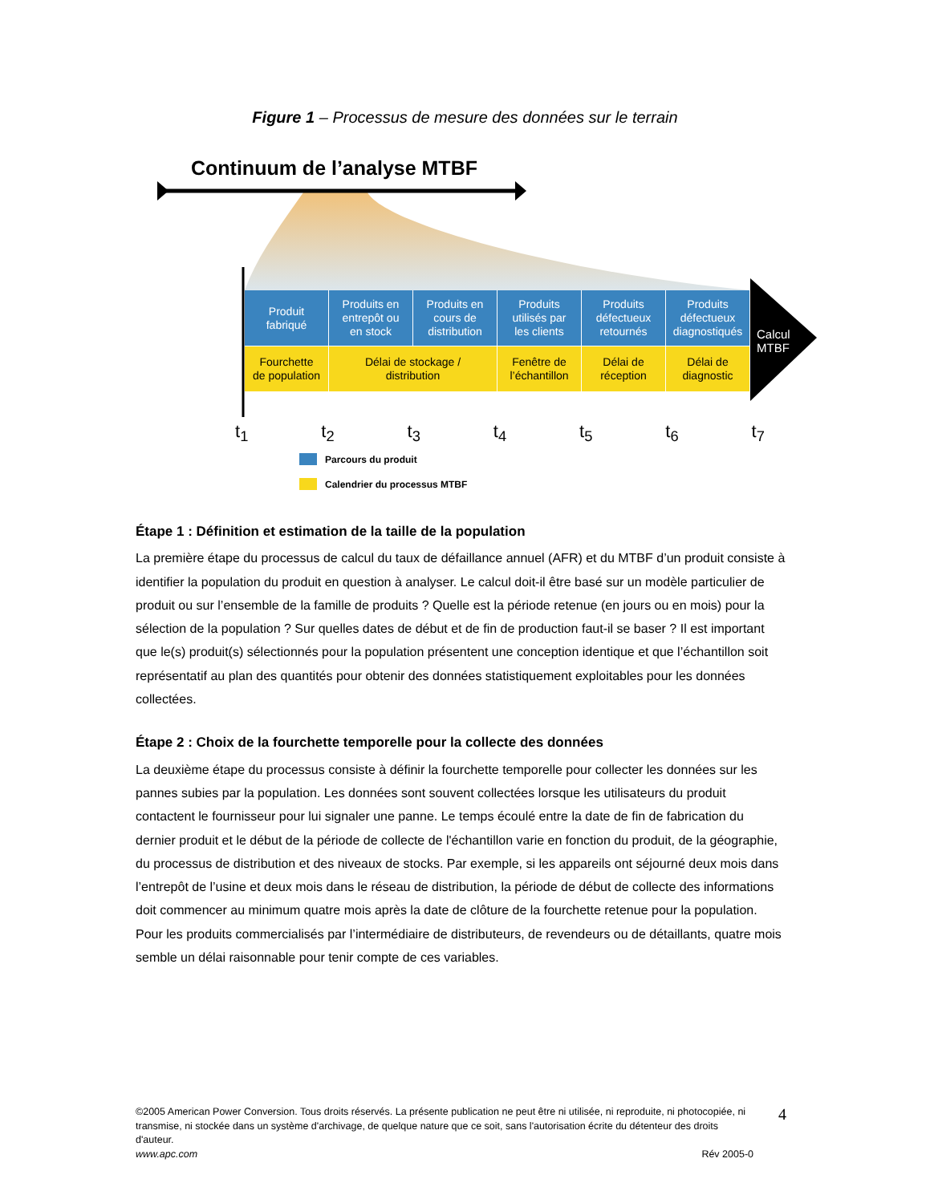Figure 1 – Processus de mesure des données sur le terrain
Continuum de l’analyse MTBF
Produit
fabriqué
Produits en
entrepôt ou
en stock
Produits en
cours de
distribution
Produits
utilisés par
les clients
Produits
défectueux
retournés
Produits
défectueux
diagnostiqués
Fourchette
de population
Délai de stockage /
distribution
Fenêtre de
l’échantillon
Délai de
réception
Délai de
diagnostic
Calcul
MTBF
t<sub>1</sub> t<sub>2</sub> t<sub>3</sub> t<sub>4</sub> t<sub>5</sub> t<sub>6</sub> t<sub>7</sub>
Parcours du produit
Calendrier du processus MTBF
Étape 1 : Définition et estimation de la taille de la population
La première étape du processus de calcul du taux de défaillance annuel (AFR) et du MTBF d’un produit consiste à identifier la population du produit en question à analyser. Le calcul doit-il être basé sur un modèle particulier de produit ou sur l’ensemble de la famille de produits ? Quelle est la période retenue (en jours ou en mois) pour la sélection de la population ? Sur quelles dates de début et de fin de production faut-il se baser ? Il est important que le(s) produit(s) sélectionnés pour la population présentent une conception identique et que l’échantillon soit représentatif au plan des quantités pour obtenir des données statistiquement exploitables pour les données collectées.
Étape 2 : Choix de la fourchette temporelle pour la collecte des données
La deuxième étape du processus consiste à définir la fourchette temporelle pour collecter les données sur les pannes subies par la population. Les données sont souvent collectées lorsque les utilisateurs du produit contactent le fournisseur pour lui signaler une panne. Le temps écoulé entre la date de fin de fabrication du dernier produit et le début de la période de collecte de l'échantillon varie en fonction du produit, de la géographie, du processus de distribution et des niveaux de stocks. Par exemple, si les appareils ont séjourné deux mois dans l’entrepôt de l’usine et deux mois dans le réseau de distribution, la période de début de collecte des informations doit commencer au minimum quatre mois après la date de clôture de la fourchette retenue pour la population. Pour les produits commercialisés par l’intermédiaire de distributeurs, de revendeurs ou de détaillants, quatre mois semble un délai raisonnable pour tenir compte de ces variables.
©2005 American Power Conversion. Tous droits réservés. La présente publication ne peut être ni utilisée, ni reproduite, ni photocopiée, ni transmise, ni stockée dans un système d'archivage, de quelque nature que ce soit, sans l'autorisation écrite du détenteur des droits d'auteur.
www.apc.com Rév 2005-0
4